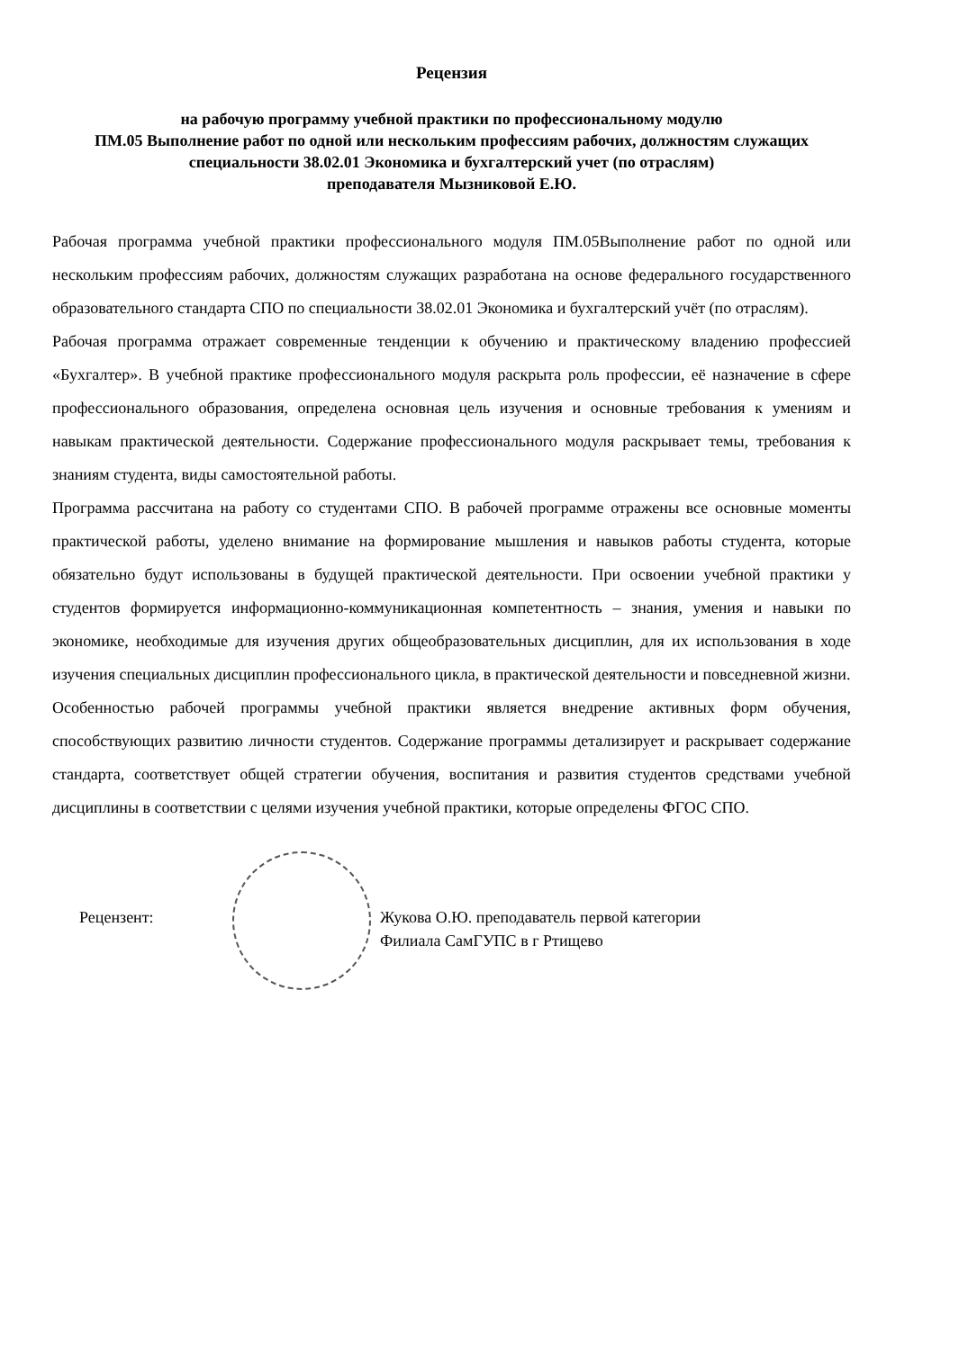Рецензия
на рабочую программу учебной практики по профессиональному модулю
ПМ.05 Выполнение работ по одной или нескольким профессиям рабочих, должностям служащих
специальности 38.02.01 Экономика и бухгалтерский учет (по отраслям)
преподавателя Мызниковой Е.Ю.
Рабочая программа учебной практики профессионального модуля ПМ.05Выполнение работ по одной или нескольким профессиям рабочих, должностям служащих разработана на основе федерального государственного образовательного стандарта СПО по специальности 38.02.01 Экономика и бухгалтерский учёт (по отраслям).
Рабочая программа отражает современные тенденции к обучению и практическому владению профессией «Бухгалтер». В учебной практике профессионального модуля раскрыта роль профессии, её назначение в сфере профессионального образования, определена основная цель изучения и основные требования к умениям и навыкам практической деятельности. Содержание профессионального модуля раскрывает темы, требования к знаниям студента, виды самостоятельной работы.
Программа рассчитана на работу со студентами СПО. В рабочей программе отражены все основные моменты практической работы, уделено внимание на формирование мышления и навыков работы студента, которые обязательно будут использованы в будущей практической деятельности. При освоении учебной практики у студентов формируется информационно-коммуникационная компетентность – знания, умения и навыки по экономике, необходимые для изучения других общеобразовательных дисциплин, для их использования в ходе изучения специальных дисциплин профессионального цикла, в практической деятельности и повседневной жизни.
Особенностью рабочей программы учебной практики является внедрение активных форм обучения, способствующих развитию личности студентов. Содержание программы детализирует и раскрывает содержание стандарта, соответствует общей стратегии обучения, воспитания и развития студентов средствами учебной дисциплины в соответствии с целями изучения учебной практики, которые определены ФГОС СПО.
Рецензент: Жукова О.Ю. преподаватель первой категории
Филиала СамГУПС в г Ртищево